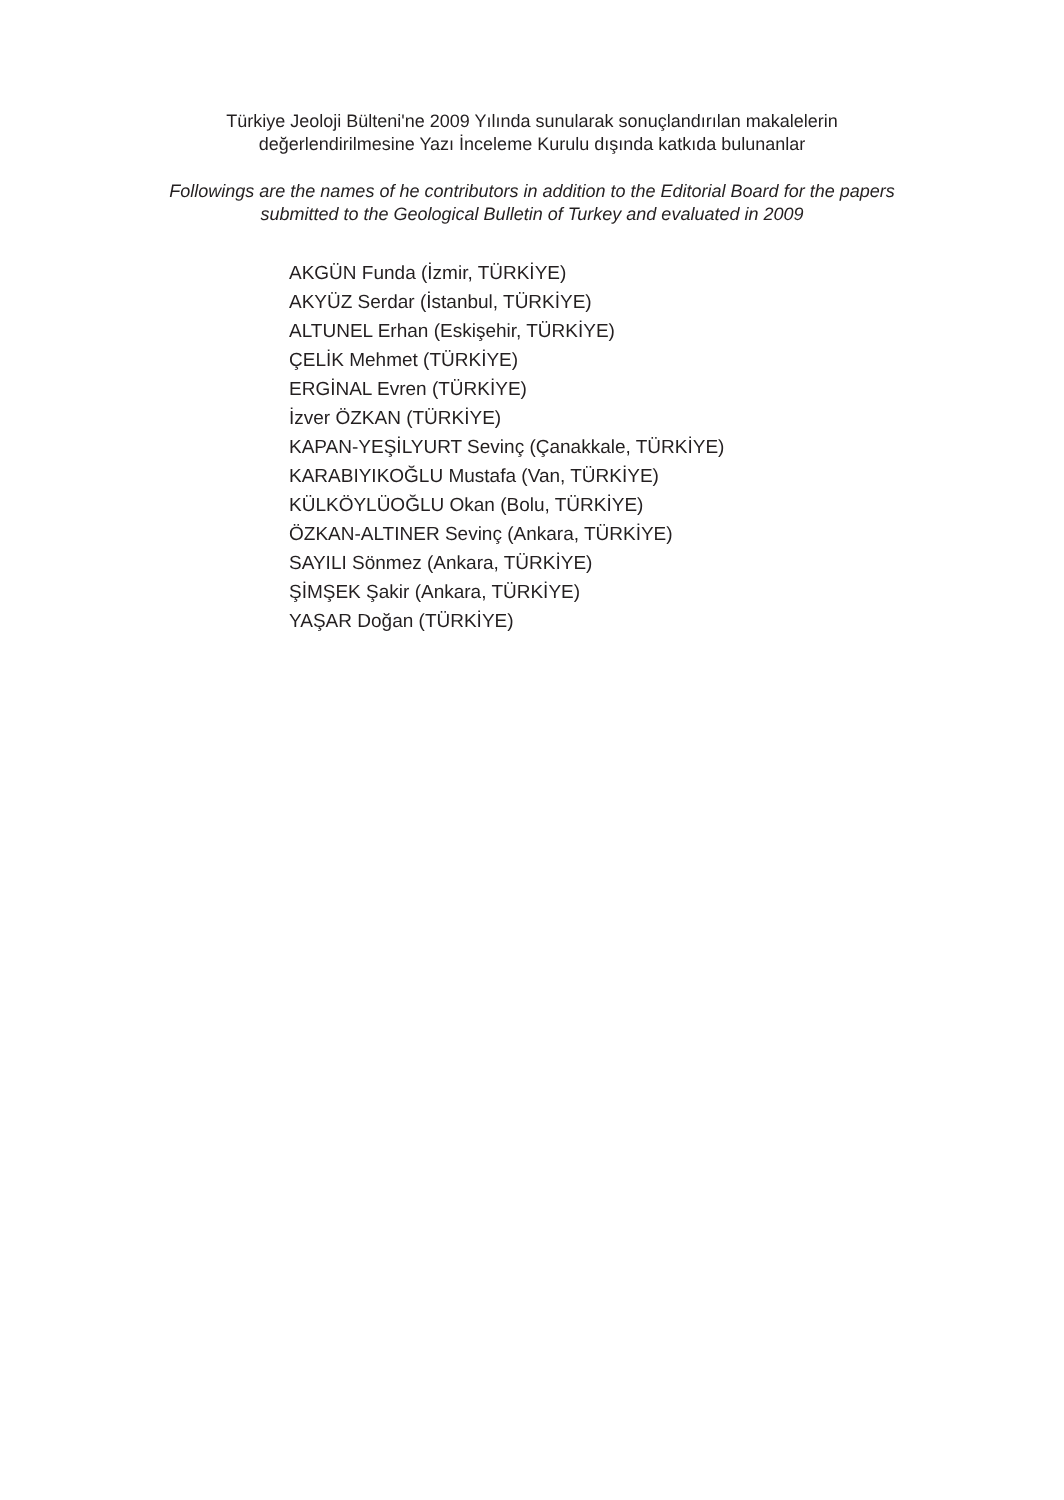Türkiye Jeoloji Bülteni'ne 2009 Yılında sunularak sonuçlandırılan makalelerin
değerlendirilmesine Yazı İnceleme Kurulu dışında katkıda bulunanlar
Followings are the names of he contributors in addition to the Editorial Board for the papers
submitted to the Geological Bulletin of Turkey and evaluated in 2009
AKGÜN Funda (İzmir, TÜRKİYE)
AKYÜZ Serdar (İstanbul, TÜRKİYE)
ALTUNEL Erhan (Eskişehir, TÜRKİYE)
ÇELİK Mehmet (TÜRKİYE)
ERGİNAL Evren (TÜRKİYE)
İzver ÖZKAN (TÜRKİYE)
KAPAN-YEŞİLYURT Sevinç (Çanakkale, TÜRKİYE)
KARABIYIKOĞLU Mustafa (Van, TÜRKİYE)
KÜLKÖYLÜOĞLU Okan (Bolu, TÜRKİYE)
ÖZKAN-ALTINER Sevinç (Ankara, TÜRKİYE)
SAYILI Sönmez (Ankara, TÜRKİYE)
ŞİMŞEK Şakir (Ankara, TÜRKİYE)
YAŞAR Doğan (TÜRKİYE)